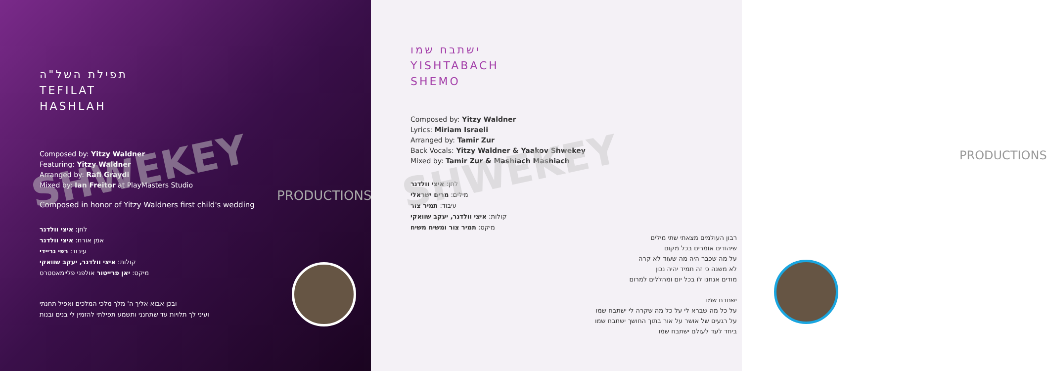SHWEKEY
תפילת השל"ה
TEFILAT
HASHLAH
Composed by: Yitzy Waldner
Featuring: Yitzy Waldner
Arranged by: Rafi Graydi
Mixed by: Ian Freitor at PlayMasters Studio
Composed in honor of Yitzy Waldners first child's wedding
לחן: איצי וולדנר
אמן אורח: איצי וולדנר
עיבוד: רפי גריידי
קולות: איצי וולדנר, יעקב שוואקי
מיקס: יאן פרייטור אולפני פליימאסטרס
ובכן אבוא אליך ה' מלך מלכי המלכים ואפיל תחנתי
ועיני לך תלויות עד שתחנני ותשמע תפילתי להזמין לי בנים ובנות
PRODUCTIONS
SHWEKEY
ישתבח שמו
YISHTABACH
SHEMO
Composed by: Yitzy Waldner
Lyrics: Miriam Israeli
Arranged by: Tamir Zur
Back Vocals: Yitzy Waldner & Yaakov Shwekey
Mixed by: Tamir Zur & Mashiach Mashiach
לחן: איצי וולדנר
מילים: מרים ישראלי
עיבוד: תמיר צור
קולות: איצי וולדנר, יעקב שוואקי
מיקס: תמיר צור ומשיח משיח
רבון העולמים מצאתי שתי מילים
שיהודים אומרים בכל מקום
על מה שכבר היה מה שעוד לא קרה
לא משנה כי זה תמיד יהיה נכון
מודים אנחנו לו בכל יום ומהללים למרום
ישתבח שמו
על כל מה שברא לי על כל מה שקרה לי ישתבח שמו
על רגעים של אושר על אור בתוך החושך ישתבח שמו
ביחד לעד לעולם ישתבח שמו
PRODUCTIONS